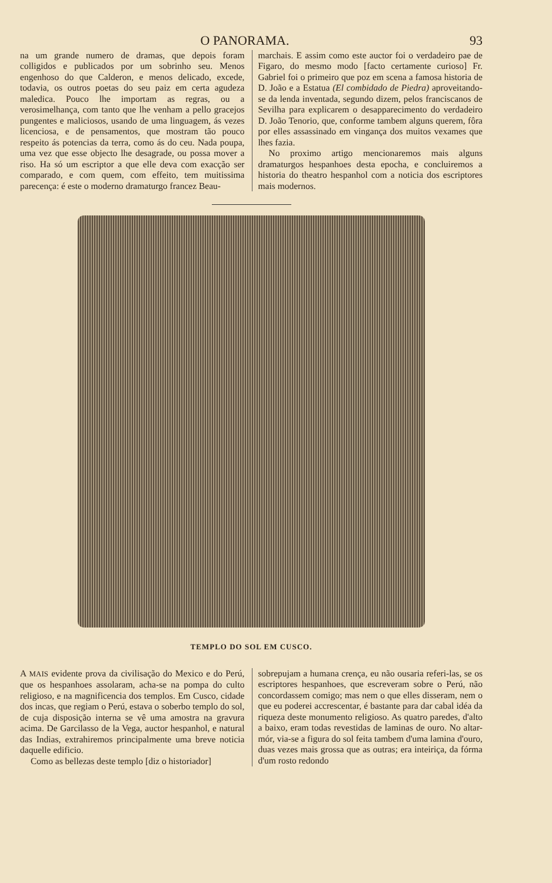O PANORAMA. 93
na um grande numero de dramas, que depois foram colligidos e publicados por um sobrinho seu. Menos engenhoso do que Calderon, e menos delicado, excede, todavia, os outros poetas do seu paiz em certa agudeza maledica. Pouco lhe importam as regras, ou a verosimelhança, com tanto que lhe venham a pello gracejos pungentes e maliciosos, usando de uma linguagem, ás vezes licenciosa, e de pensamentos, que mostram tão pouco respeito ás potencias da terra, como ás do ceu. Nada poupa, uma vez que esse objecto lhe desagrade, ou possa mover a riso. Ha só um escriptor a que elle deva com exacção ser comparado, e com quem, com effeito, tem muitissima parecença: é este o moderno dramaturgo francez Beau-
marchais. E assim como este auctor foi o verdadeiro pae de Figaro, do mesmo modo [facto certamente curioso] Fr. Gabriel foi o primeiro que poz em scena a famosa historia de D. João e a Estatua (El combidado de Piedra) aproveitando-se da lenda inventada, segundo dizem, pelos franciscanos de Sevilha para explicarem o desapparecimento do verdadeiro D. João Tenorio, que, conforme tambem alguns querem, fôra por elles assassinado em vingança dos muitos vexames que lhes fazia.
No proximo artigo mencionaremos mais alguns dramaturgos hespanhoes desta epocha, e concluiremos a historia do theatro hespanhol com a noticia dos escriptores mais modernos.
TEMPLO DO SOL EM CUSCO.
A MAIS evidente prova da civilisação do Mexico e do Perú, que os hespanhoes assolaram, acha-se na pompa do culto religioso, e na magnificencia dos templos. Em Cusco, cidade dos incas, que regiam o Perú, estava o soberbo templo do sol, de cuja disposição interna se vê uma amostra na gravura acima. De Garcilasso de la Vega, auctor hespanhol, e natural das Indias, extrahiremos principalmente uma breve noticia daquelle edificio.
Como as bellezas deste templo [diz o historiador]
sobrepujam a humana crença, eu não ousaria referi-las, se os escriptores hespanhoes, que escreveram sobre o Perú, não concordassem comigo; mas nem o que elles disseram, nem o que eu poderei accrescentar, é bastante para dar cabal idéa da riqueza deste monumento religioso. As quatro paredes, d'alto a baixo, eram todas revestidas de laminas de ouro. No altar-mór, via-se a figura do sol feita tambem d'uma lamina d'ouro, duas vezes mais grossa que as outras; era inteiriça, da fórma d'um rosto redondo